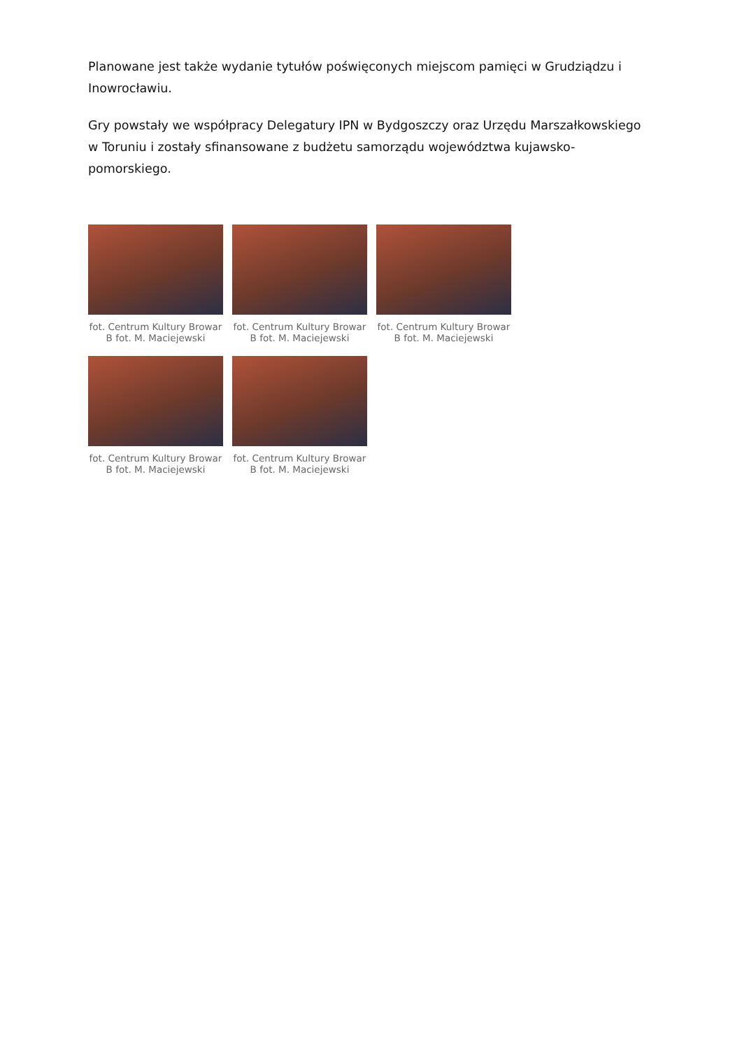Planowane jest także wydanie tytułów poświęconych miejscom pamięci w Grudziądzu i Inowrocławiu.
Gry powstały we współpracy Delegatury IPN w Bydgoszczy oraz Urzędu Marszałkowskiego w Toruniu i zostały sfinansowane z budżetu samorządu województwa kujawsko-pomorskiego.
fot. Centrum Kultury Browar B fot. M. Maciejewski
fot. Centrum Kultury Browar B fot. M. Maciejewski
fot. Centrum Kultury Browar B fot. M. Maciejewski
fot. Centrum Kultury Browar B fot. M. Maciejewski
fot. Centrum Kultury Browar B fot. M. Maciejewski